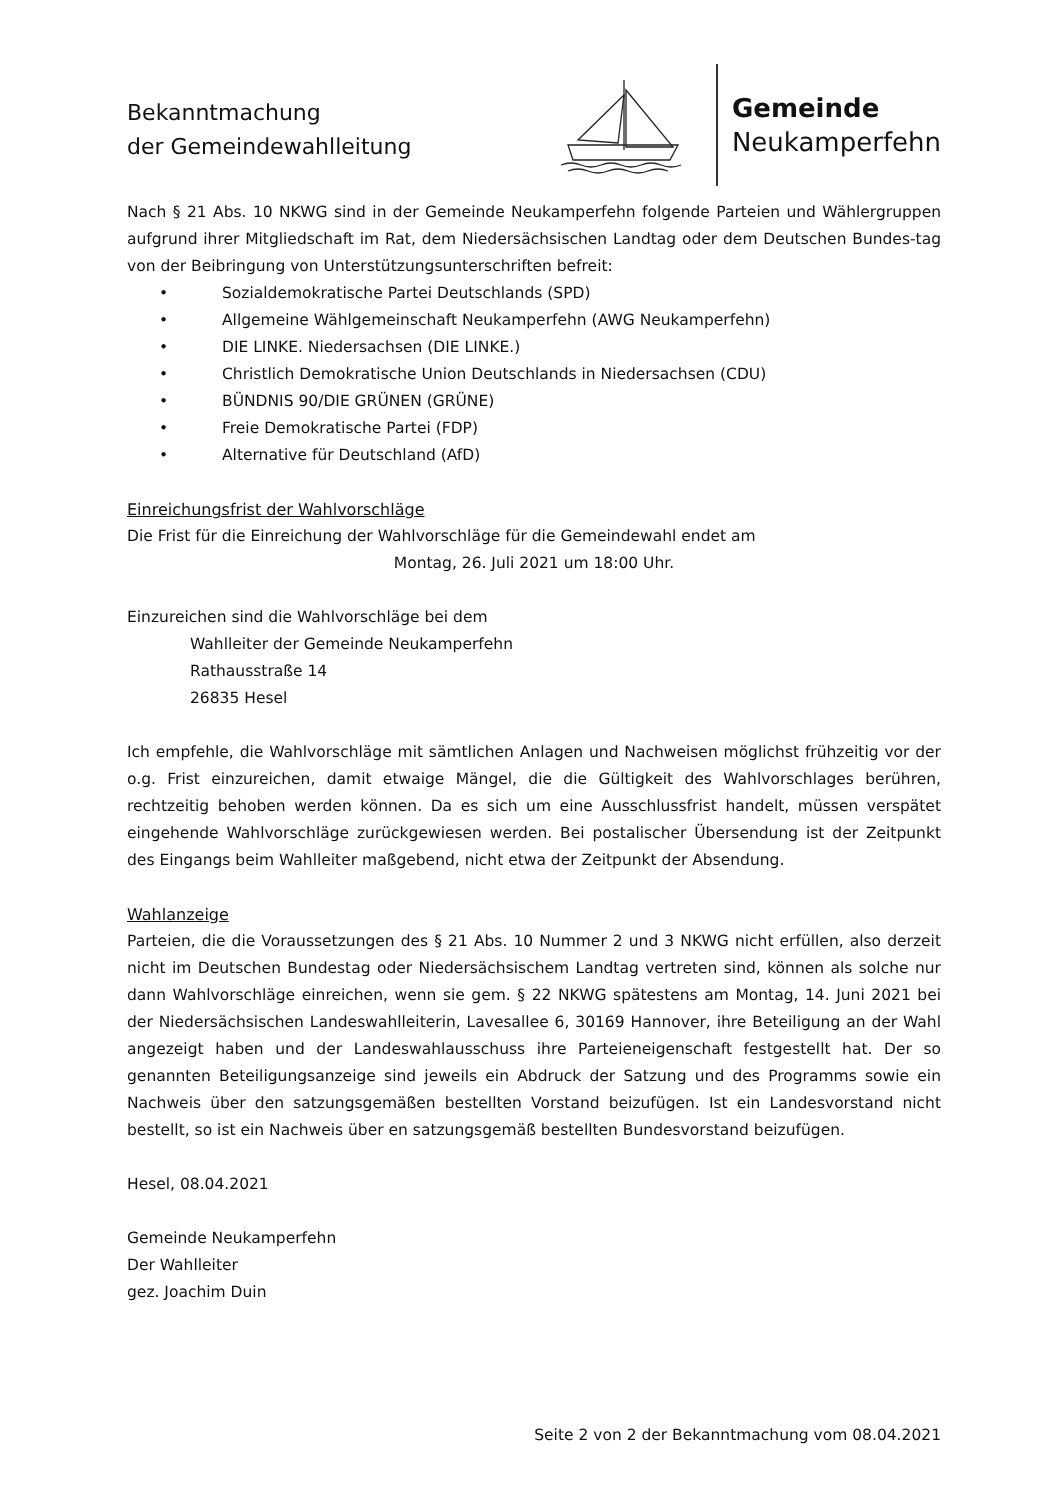Bekanntmachung
der Gemeindewahlleitung
Gemeinde
Neukamperfehn
Nach § 21 Abs. 10 NKWG sind in der Gemeinde Neukamperfehn folgende Parteien und Wählergruppen aufgrund ihrer Mitgliedschaft im Rat, dem Niedersächsischen Landtag oder dem Deutschen Bundes-tag von der Beibringung von Unterstützungsunterschriften befreit:
• Sozialdemokratische Partei Deutschlands (SPD)
• Allgemeine Wählgemeinschaft Neukamperfehn (AWG Neukamperfehn)
• DIE LINKE. Niedersachsen (DIE LINKE.)
• Christlich Demokratische Union Deutschlands in Niedersachsen (CDU)
• BÜNDNIS 90/DIE GRÜNEN (GRÜNE)
• Freie Demokratische Partei (FDP)
• Alternative für Deutschland (AfD)
Einreichungsfrist der Wahlvorschläge
Die Frist für die Einreichung der Wahlvorschläge für die Gemeindewahl endet am
Montag, 26. Juli 2021 um 18:00 Uhr.
Einzureichen sind die Wahlvorschläge bei dem
Wahlleiter der Gemeinde Neukamperfehn
Rathausstraße 14
26835 Hesel
Ich empfehle, die Wahlvorschläge mit sämtlichen Anlagen und Nachweisen möglichst frühzeitig vor der o.g. Frist einzureichen, damit etwaige Mängel, die die Gültigkeit des Wahlvorschlages berühren, rechtzeitig behoben werden können. Da es sich um eine Ausschlussfrist handelt, müssen verspätet eingehende Wahlvorschläge zurückgewiesen werden. Bei postalischer Übersendung ist der Zeitpunkt des Eingangs beim Wahlleiter maßgebend, nicht etwa der Zeitpunkt der Absendung.
Wahlanzeige
Parteien, die die Voraussetzungen des § 21 Abs. 10 Nummer 2 und 3 NKWG nicht erfüllen, also derzeit nicht im Deutschen Bundestag oder Niedersächsischem Landtag vertreten sind, können als solche nur dann Wahlvorschläge einreichen, wenn sie gem. § 22 NKWG spätestens am Montag, 14. Juni 2021 bei der Niedersächsischen Landeswahlleiterin, Lavesallee 6, 30169 Hannover, ihre Beteiligung an der Wahl angezeigt haben und der Landeswahlausschuss ihre Parteieneigenschaft festgestellt hat. Der so genannten Beteiligungsanzeige sind jeweils ein Abdruck der Satzung und des Programms sowie ein Nachweis über den satzungsgemäßen bestellten Vorstand beizufügen. Ist ein Landesvorstand nicht bestellt, so ist ein Nachweis über en satzungsgemäß bestellten Bundesvorstand beizufügen.
Hesel, 08.04.2021
Gemeinde Neukamperfehn
Der Wahlleiter
gez. Joachim Duin
Seite 2 von 2 der Bekanntmachung vom 08.04.2021